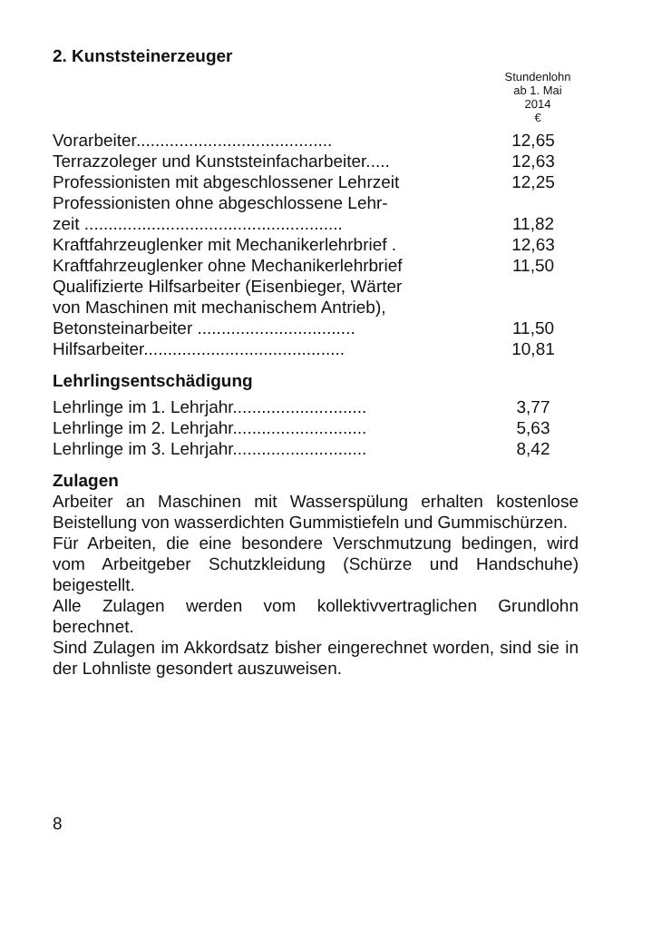2. Kunststeinerzeuger
Stundenlohn
ab 1. Mai
2014
€
| Vorarbeiter......................................... | 12,65 |
| Terrazzoleger und Kunststeinfacharbeiter..... | 12,63 |
| Professionisten mit abgeschlossener Lehrzeit | 12,25 |
| Professionisten ohne abgeschlossene Lehr- zeit ...................................................... | 11,82 |
| Kraftfahrzeuglenker mit Mechanikerlehrbrief . | 12,63 |
| Kraftfahrzeuglenker ohne Mechanikerlehrbrief | 11,50 |
| Qualifizierte Hilfsarbeiter (Eisenbieger, Wärter von Maschinen mit mechanischem Antrieb), Betonsteinarbeiter ................................. | 11,50 |
| Hilfsarbeiter.......................................... | 10,81 |
Lehrlingsentschädigung
| Lehrlinge im 1. Lehrjahr............................ | 3,77 |
| Lehrlinge im 2. Lehrjahr............................ | 5,63 |
| Lehrlinge im 3. Lehrjahr............................ | 8,42 |
Zulagen
Arbeiter an Maschinen mit Wasserspülung erhalten kostenlose Beistellung von wasserdichten Gummistiefeln und Gummischürzen.
Für Arbeiten, die eine besondere Verschmutzung bedingen, wird vom Arbeitgeber Schutzkleidung (Schürze und Handschuhe) beigestellt.
Alle Zulagen werden vom kollektivvertraglichen Grundlohn berechnet.
Sind Zulagen im Akkordsatz bisher eingerechnet worden, sind sie in der Lohnliste gesondert auszuweisen.
8